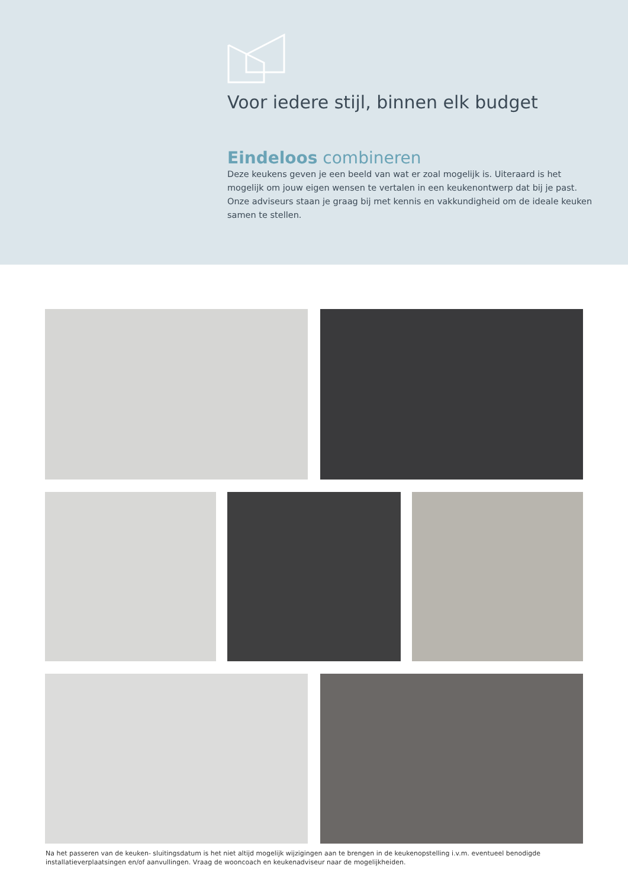Voor iedere stijl, binnen elk budget
Eindeloos combineren
Deze keukens geven je een beeld van wat er zoal mogelijk is. Uiteraard is het mogelijk om jouw eigen wensen te vertalen in een keukenontwerp dat bij je past. Onze adviseurs staan je graag bij met kennis en vakkundigheid om de ideale keuken samen te stellen.
Na het passeren van de keuken- sluitingsdatum is het niet altijd mogelijk wijzigingen aan te brengen in de keukenopstelling i.v.m. eventueel benodigde installatieverplaatsingen en/of aanvullingen. Vraag de wooncoach en keukenadviseur naar de mogelijkheiden.